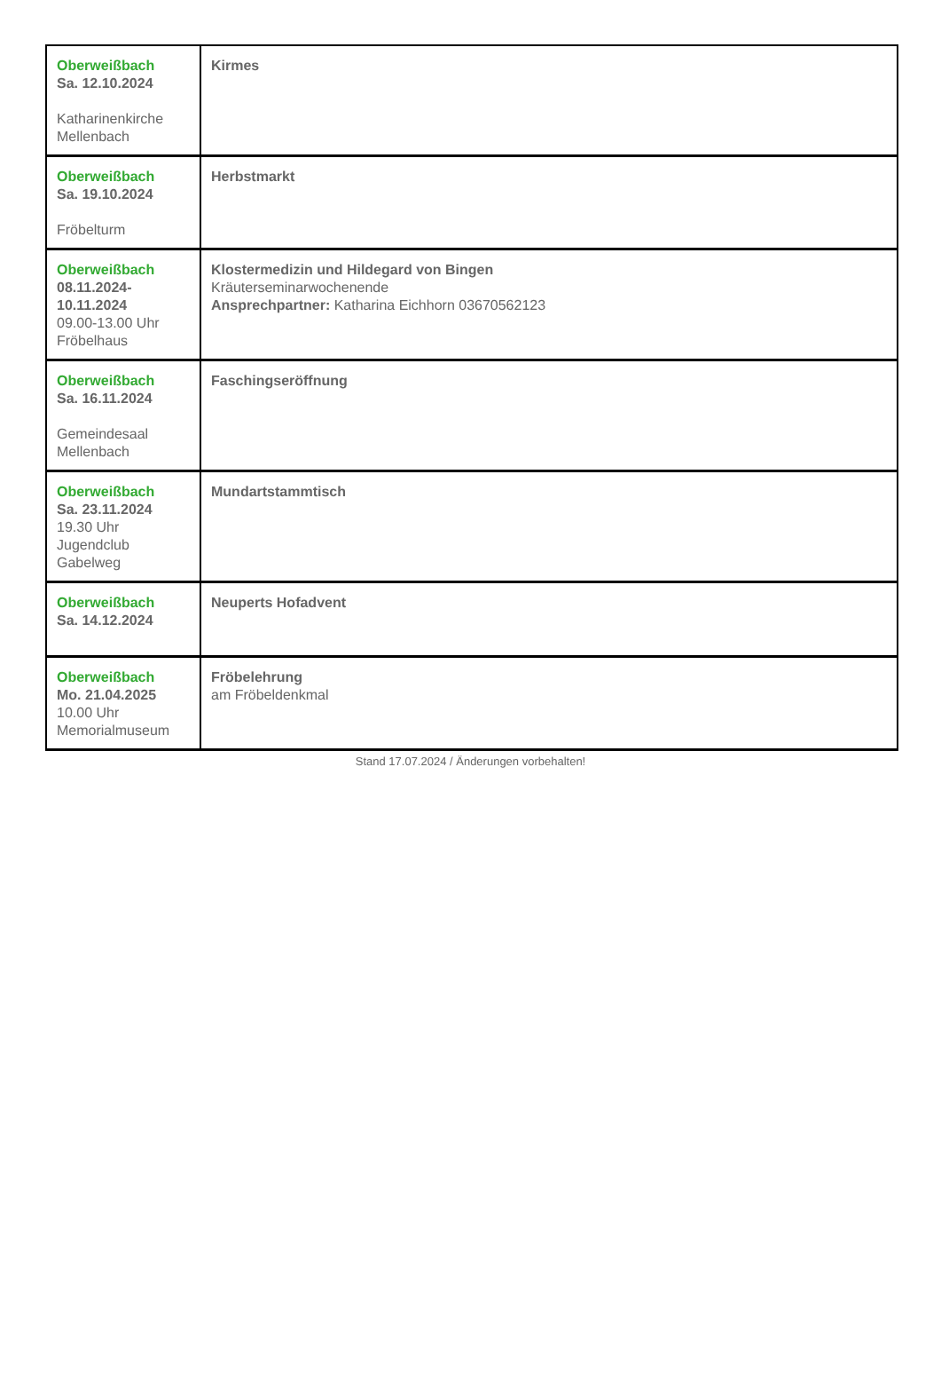| Oberweißbach Sa. 12.10.2024 Katharinenkirche Mellenbach | Kirmes |
| Oberweißbach Sa. 19.10.2024 Fröbelturm | Herbstmarkt |
| Oberweißbach 08.11.2024- 10.11.2024 09.00-13.00 Uhr Fröbelhaus | Klostermedizin und Hildegard von Bingen Kräuterseminarwochenende Ansprechpartner: Katharina Eichhorn 03670562123 |
| Oberweißbach Sa. 16.11.2024 Gemeindesaal Mellenbach | Faschingseröffnung |
| Oberweißbach Sa. 23.11.2024 19.30 Uhr Jugendclub Gabelweg | Mundartstammtisch |
| Oberweißbach Sa. 14.12.2024 | Neuperts Hofadvent |
| Oberweißbach Mo. 21.04.2025 10.00 Uhr Memorialmuseum | Fröbelehrung am Fröbeldenkmal |
Stand 17.07.2024 / Änderungen vorbehalten!